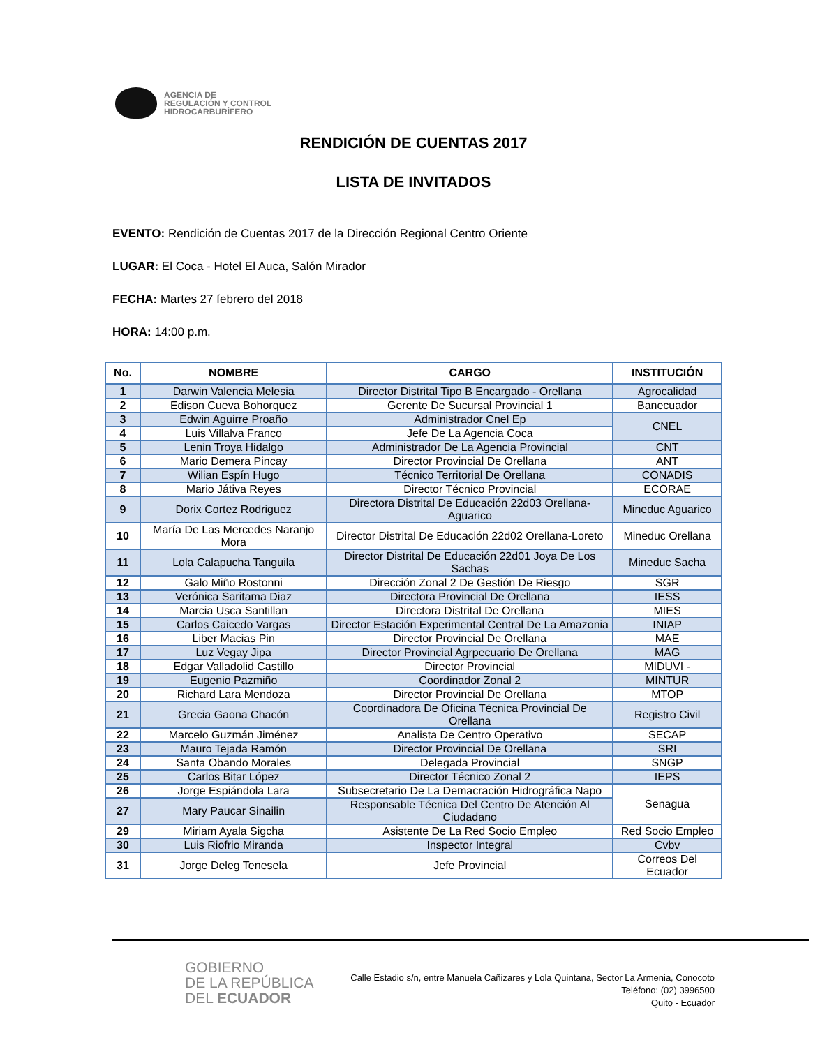AGENCIA DE
REGULACIÓN Y CONTROL
HIDROCARBURÍFERO
RENDICIÓN DE CUENTAS 2017
LISTA DE INVITADOS
EVENTO: Rendición de Cuentas 2017 de la Dirección Regional Centro Oriente
LUGAR: El Coca - Hotel El Auca, Salón Mirador
FECHA: Martes 27 febrero del 2018
HORA: 14:00 p.m.
| No. | NOMBRE | CARGO | INSTITUCIÓN |
| --- | --- | --- | --- |
| 1 | Darwin Valencia Melesia | Director Distrital Tipo B Encargado - Orellana | Agrocalidad |
| 2 | Edison Cueva Bohorquez | Gerente De Sucursal Provincial 1 | Banecuador |
| 3 | Edwin Aguirre Proaño | Administrador Cnel Ep | CNEL |
| 4 | Luis Villalva Franco | Jefe De La Agencia Coca | |
| 5 | Lenin Troya Hidalgo | Administrador De La Agencia Provincial | CNT |
| 6 | Mario Demera Pincay | Director Provincial De Orellana | ANT |
| 7 | Wilian Espín Hugo | Técnico Territorial De Orellana | CONADIS |
| 8 | Mario Játiva Reyes | Director Técnico Provincial | ECORAE |
| 9 | Dorix Cortez Rodriguez | Directora Distrital De Educación 22d03 Orellana-Aguarico | Mineduc Aguarico |
| 10 | María De Las Mercedes Naranjo Mora | Director Distrital De Educación 22d02 Orellana-Loreto | Mineduc Orellana |
| 11 | Lola Calapucha Tanguila | Director Distrital De Educación 22d01 Joya De Los Sachas | Mineduc Sacha |
| 12 | Galo Miño Rostonni | Dirección Zonal 2 De Gestión De Riesgo | SGR |
| 13 | Verónica Saritama Diaz | Directora Provincial De Orellana | IESS |
| 14 | Marcia Usca Santillan | Directora Distrital De Orellana | MIES |
| 15 | Carlos Caicedo Vargas | Director Estación Experimental Central De La Amazonia | INIAP |
| 16 | Liber Macias Pin | Director Provincial De Orellana | MAE |
| 17 | Luz Vegay Jipa | Director Provincial Agrpecuario De Orellana | MAG |
| 18 | Edgar Valladolid Castillo | Director Provincial | MIDUVI - |
| 19 | Eugenio Pazmiño | Coordinador Zonal 2 | MINTUR |
| 20 | Richard Lara Mendoza | Director Provincial De Orellana | MTOP |
| 21 | Grecia Gaona Chacón | Coordinadora De Oficina Técnica Provincial De Orellana | Registro Civil |
| 22 | Marcelo Guzmán Jiménez | Analista De Centro Operativo | SECAP |
| 23 | Mauro Tejada Ramón | Director Provincial De Orellana | SRI |
| 24 | Santa Obando Morales | Delegada Provincial | SNGP |
| 25 | Carlos Bitar López | Director Técnico Zonal 2 | IEPS |
| 26 | Jorge Espiándola Lara | Subsecretario De La Demacración Hidrográfica Napo | Senagua |
| 27 | Mary Paucar Sinailin | Responsable Técnica Del Centro De Atención Al Ciudadano | |
| 29 | Miriam Ayala Sigcha | Asistente De La Red Socio Empleo | Red Socio Empleo |
| 30 | Luis Riofrio Miranda | Inspector Integral | Cvbv |
| 31 | Jorge Deleg Tenesela | Jefe Provincial | Correos Del Ecuador |
GOBIERNO
DE LA REPÚBLICA
DEL ECUADOR
Calle Estadio s/n, entre Manuela Cañizares y Lola Quintana, Sector La Armenia, Conocoto
Teléfono: (02) 3996500
Quito - Ecuador